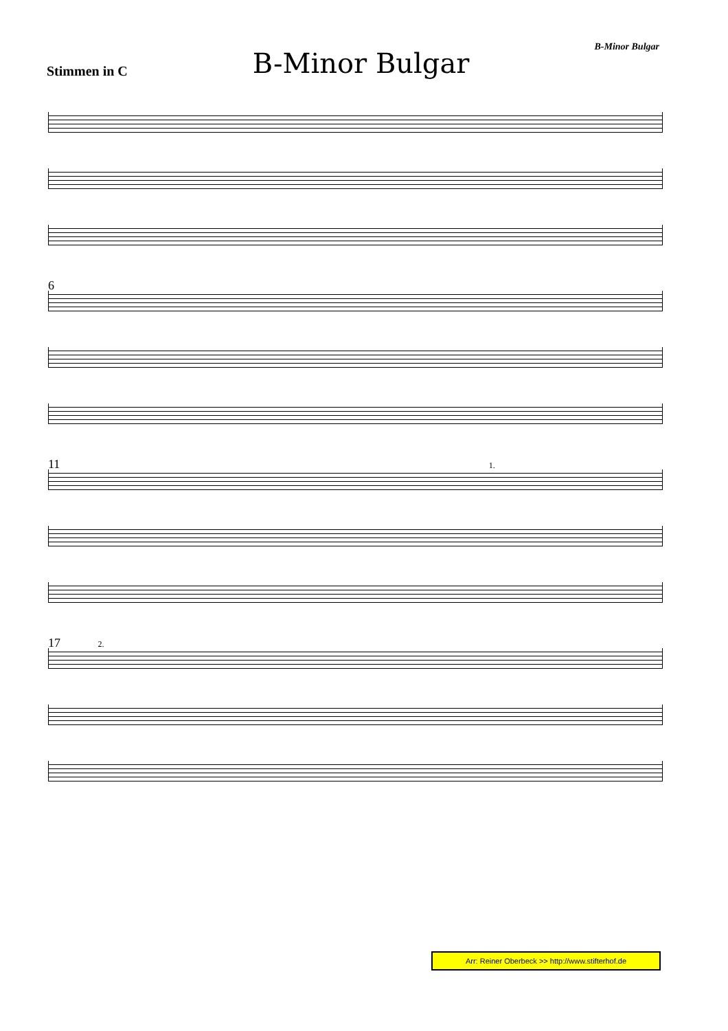Stimmen in C
B-Minor Bulgar
B-Minor Bulgar
6
11 1.
17 2.
Arr: Reiner Oberbeck >> http://www.stifterhof.de